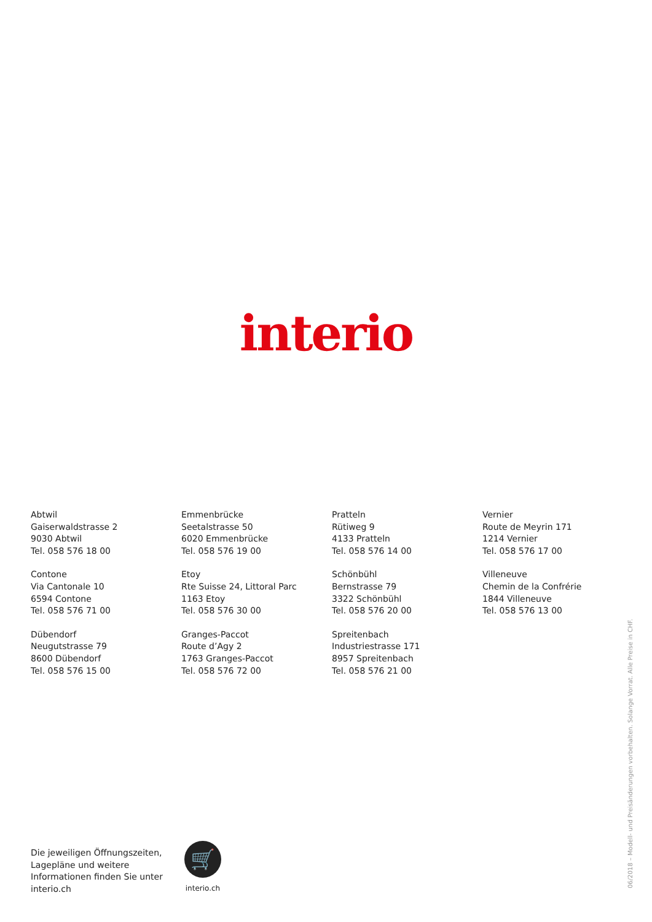interio
Abtwil
Gaiserwaldstrasse 2
9030 Abtwil
Tel. 058 576 18 00
Emmenbrücke
Seetalstrasse 50
6020 Emmenbrücke
Tel. 058 576 19 00
Pratteln
Rütiweg 9
4133 Pratteln
Tel. 058 576 14 00
Vernier
Route de Meyrin 171
1214 Vernier
Tel. 058 576 17 00
Contone
Via Cantonale 10
6594 Contone
Tel. 058 576 71 00
Etoy
Rte Suisse 24, Littoral Parc
1163 Etoy
Tel. 058 576 30 00
Schönbühl
Bernstrasse 79
3322 Schönbühl
Tel. 058 576 20 00
Villeneuve
Chemin de la Confrérie
1844 Villeneuve
Tel. 058 576 13 00
Dübendorf
Neugutstrasse 79
8600 Dübendorf
Tel. 058 576 15 00
Granges-Paccot
Route d’Agy 2
1763 Granges-Paccot
Tel. 058 576 72 00
Spreitenbach
Industriestrasse 171
8957 Spreitenbach
Tel. 058 576 21 00
Die jeweiligen Öffnungszeiten, Lagepläne und weitere Informationen finden Sie unter interio.ch
🛒
interio.ch
06/2018 – Modell- und Preisänderungen vorbehalten. Solange Vorrat. Alle Preise in CHF.